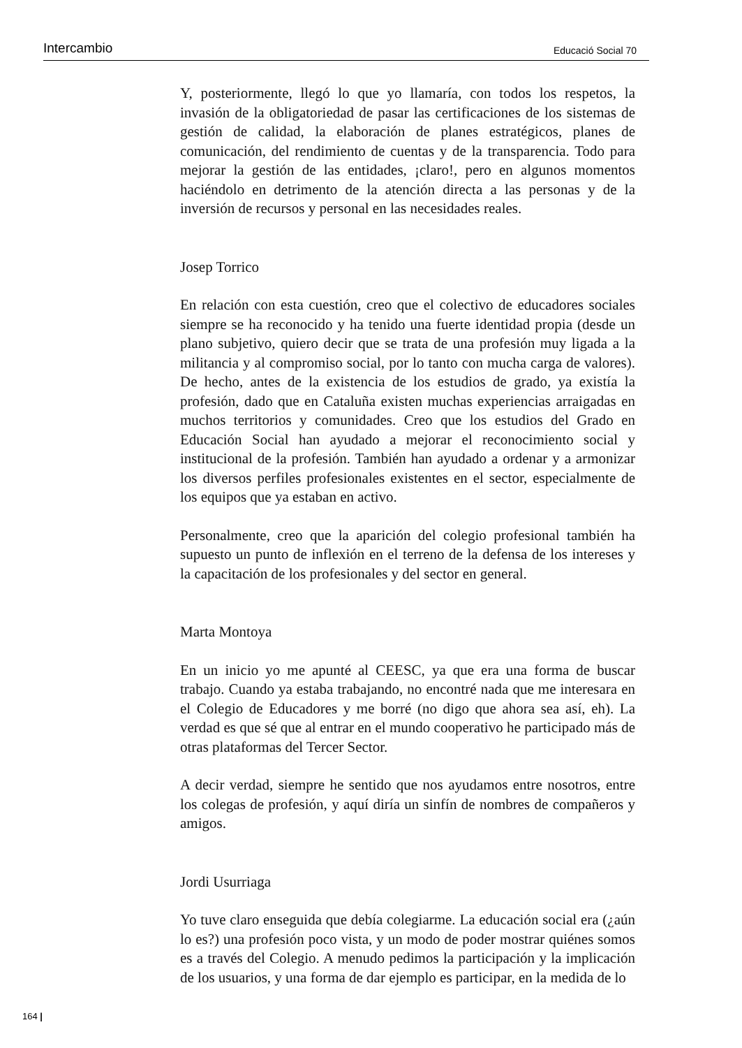Intercambio Educació Social 70
Y, posteriormente, llegó lo que yo llamaría, con todos los respetos, la invasión de la obligatoriedad de pasar las certificaciones de los sistemas de gestión de calidad, la elaboración de planes estratégicos, planes de comunicación, del rendimiento de cuentas y de la transparencia. Todo para mejorar la gestión de las entidades, ¡claro!, pero en algunos momentos haciéndolo en detrimento de la atención directa a las personas y de la inversión de recursos y personal en las necesidades reales.
Josep Torrico
En relación con esta cuestión, creo que el colectivo de educadores sociales siempre se ha reconocido y ha tenido una fuerte identidad propia (desde un plano subjetivo, quiero decir que se trata de una profesión muy ligada a la militancia y al compromiso social, por lo tanto con mucha carga de valores). De hecho, antes de la existencia de los estudios de grado, ya existía la profesión, dado que en Cataluña existen muchas experiencias arraigadas en muchos territorios y comunidades. Creo que los estudios del Grado en Educación Social han ayudado a mejorar el reconocimiento social y institucional de la profesión. También han ayudado a ordenar y a armonizar los diversos perfiles profesionales existentes en el sector, especialmente de los equipos que ya estaban en activo.
Personalmente, creo que la aparición del colegio profesional también ha supuesto un punto de inflexión en el terreno de la defensa de los intereses y la capacitación de los profesionales y del sector en general.
Marta Montoya
En un inicio yo me apunté al CEESC, ya que era una forma de buscar trabajo. Cuando ya estaba trabajando, no encontré nada que me interesara en el Colegio de Educadores y me borré (no digo que ahora sea así, eh). La verdad es que sé que al entrar en el mundo cooperativo he participado más de otras plataformas del Tercer Sector.
A decir verdad, siempre he sentido que nos ayudamos entre nosotros, entre los colegas de profesión, y aquí diría un sinfín de nombres de compañeros y amigos.
Jordi Usurriaga
Yo tuve claro enseguida que debía colegiarme. La educación social era (¿aún lo es?) una profesión poco vista, y un modo de poder mostrar quiénes somos es a través del Colegio. A menudo pedimos la participación y la implicación de los usuarios, y una forma de dar ejemplo es participar, en la medida de lo
164 |